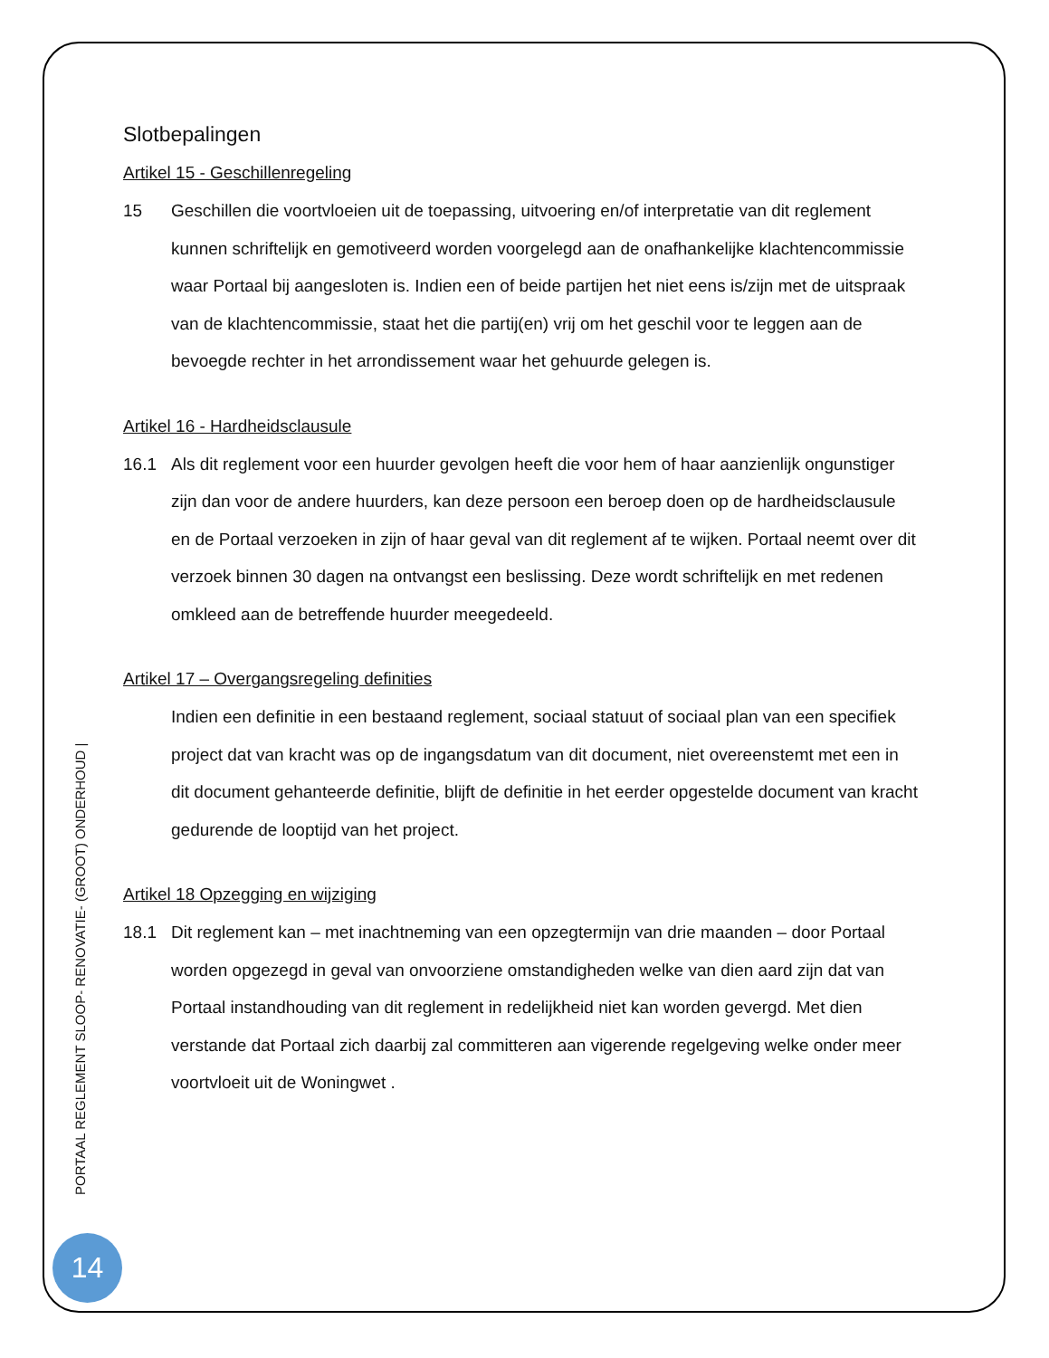Slotbepalingen
Artikel 15 - Geschillenregeling
15 Geschillen die voortvloeien uit de toepassing, uitvoering en/of interpretatie van dit reglement kunnen schriftelijk en gemotiveerd worden voorgelegd aan de onafhankelijke klachtencommissie waar Portaal bij aangesloten is. Indien een of beide partijen het niet eens is/zijn met de uitspraak van de klachtencommissie, staat het die partij(en) vrij om het geschil voor te leggen aan de bevoegde rechter in het arrondissement waar het gehuurde gelegen is.
Artikel 16 - Hardheidsclausule
16.1 Als dit reglement voor een huurder gevolgen heeft die voor hem of haar aanzienlijk ongunstiger zijn dan voor de andere huurders, kan deze persoon een beroep doen op de hardheidsclausule en de Portaal verzoeken in zijn of haar geval van dit reglement af te wijken. Portaal neemt over dit verzoek binnen 30 dagen na ontvangst een beslissing. Deze wordt schriftelijk en met redenen omkleed aan de betreffende huurder meegedeeld.
Artikel 17 – Overgangsregeling definities
Indien een definitie in een bestaand reglement, sociaal statuut of sociaal plan van een specifiek project dat van kracht was op de ingangsdatum van dit document, niet overeenstemt met een in dit document gehanteerde definitie, blijft de definitie in het eerder opgestelde document van kracht gedurende de looptijd van het project.
Artikel 18 Opzegging en wijziging
18.1 Dit reglement kan – met inachtneming van een opzegtermijn van drie maanden – door Portaal worden opgezegd in geval van onvoorziene omstandigheden welke van dien aard zijn dat van Portaal instandhouding van dit reglement in redelijkheid niet kan worden gevergd. Met dien verstande dat Portaal zich daarbij zal committeren aan vigerende regelgeving welke onder meer voortvloeit uit de Woningwet .
PORTAAL REGLEMENT SLOOP- RENOVATIE- (GROOT) ONDERHOUD |
14